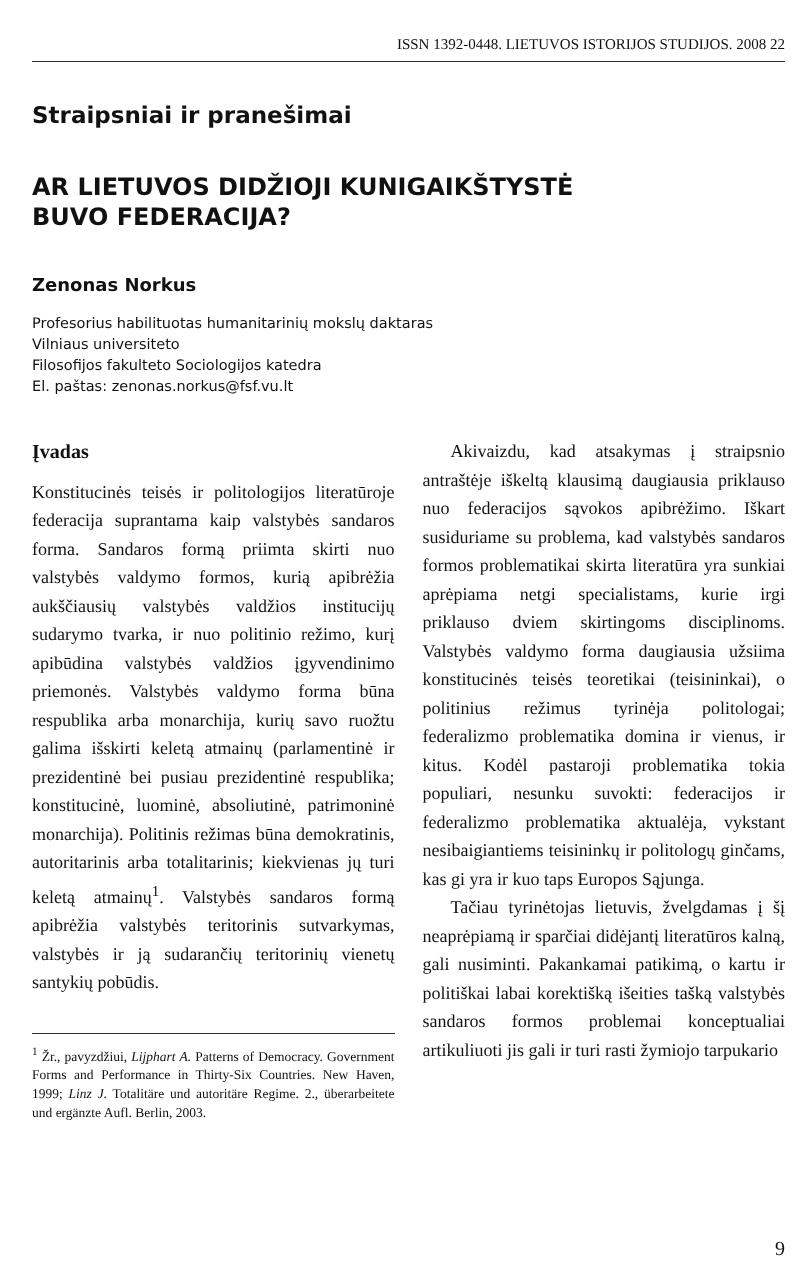ISSN 1392-0448. LIETUVOS ISTORIJOS STUDIJOS. 2008 22
Straipsniai ir pranešimai
AR LIETUVOS DIDŽIOJI KUNIGAIKŠTYSTĖ
BUVO FEDERACIJA?
Zenonas Norkus
Profesorius habilituotas humanitarinių mokslų daktaras
Vilniaus universiteto
Filosofijos fakulteto Sociologijos katedra
El. paštas: zenonas.norkus@fsf.vu.lt
Įvadas
Konstitucinės teisės ir politologijos literatūroje federacija suprantama kaip valstybės sandaros forma. Sandaros formą priimta skirti nuo valstybės valdymo formos, kurią apibrėžia aukščiausių valstybės valdžios institucijų sudarymo tvarka, ir nuo politinio režimo, kurį apibūdina valstybės valdžios įgyvendinimo priemonės. Valstybės valdymo forma būna respublika arba monarchija, kurių savo ruožtu galima išskirti keletą atmainų (parlamentinė ir prezidentinė bei pusiau prezidentinė respublika; konstitucinė, luominė, absoliutinė, patrimoninė monarchija). Politinis režimas būna demokratinis, autoritarinis arba totalitarinis; kiekvienas jų turi keletą atmainų<sup>1</sup>. Valstybės sandaros formą apibrėžia valstybės teritorinis sutvarkymas, valstybės ir ją sudarančių teritorinių vienetų santykių pobūdis.
<sup>1</sup> Žr., pavyzdžiui, Lijphart A. Patterns of Democracy. Government Forms and Performance in Thirty-Six Countries. New Haven, 1999; Linz J. Totalitäre und autoritäre Regime. 2., überarbeitete und ergänzte Aufl. Berlin, 2003.
Akivaizdu, kad atsakymas į straipsnio antraštėje iškeltą klausimą daugiausia priklauso nuo federacijos sąvokos apibrėžimo. Iškart susiduriame su problema, kad valstybės sandaros formos problematikai skirta literatūra yra sunkiai aprėpiama netgi specialistams, kurie irgi priklauso dviem skirtingoms disciplinoms. Valstybės valdymo forma daugiausia užsiima konstitucinės teisės teoretikai (teisininkai), o politinius režimus tyrinėja politologai; federalizmo problematika domina ir vienus, ir kitus. Kodėl pastaroji problematika tokia populiari, nesunku suvokti: federacijos ir federalizmo problematika aktualėja, vykstant nesibaigiantiems teisininkų ir politologų ginčams, kas gi yra ir kuo taps Europos Sąjunga.
Tačiau tyrinėtojas lietuvis, žvelgdamas į šį neaprėpiamą ir sparčiai didėjantį literatūros kalną, gali nusiminti. Pakankamai patikimą, o kartu ir politiškai labai korektišką išeities tašką valstybės sandaros formos problemai konceptualiai artikuliuoti jis gali ir turi rasti žymiojo tarpukario
9